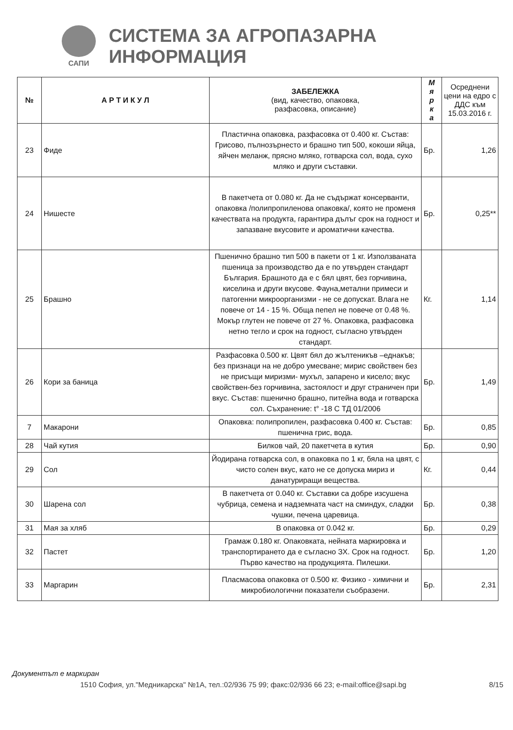САПИ
СИСТЕМА ЗА АГРОПАЗАРНА ИНФОРМАЦИЯ
| № | А Р Т И К У Л | ЗАБЕЛЕЖКА (вид, качество, опаковка, разфасовка, описание) | М я р к а | Осреднени цени на едро с ДДС към 15.03.2016 г. |
| --- | --- | --- | --- | --- |
| 23 | Фиде | Пластична опаковка, разфасовка от 0.400 кг. Състав: Грисово, пълнозърнесто и брашно тип 500, кокоши яйца, яйчен меланж, прясно мляко, готварска сол, вода, сухо мляко и други съставки. | Бр. | 1,26 |
| 24 | Нишесте | В пакетчета от 0.080 кг. Да не съдържат консерванти, опаковка /полипропиленова опаковка/, която не променя качествата на продукта, гарантира дълъг срок на годност и запазване вкусовите и ароматични качества. | Бр. | 0,25** |
| 25 | Брашно | Пшенично брашно тип 500 в пакети от 1 кг. Използваната пшеница за производство да е по утвърден стандарт България. Брашното да е с бял цвят, без горчивина, киселина и други вкусове. Фауна,метални примеси и патогенни микроорганизми - не се допускат. Влага не повече от 14 - 15 %. Обща пепел не повече от 0.48 %. Мокър глутен не повече от 27 %. Опаковка, разфасовка нетно тегло и срок на годност, съгласно утвърден стандарт. | Кг. | 1,14 |
| 26 | Кори за баница | Разфасовка 0.500 кг. Цвят бял до жълтеникъв –еднакъв; без признаци на не добро умесване; мирис свойствен без не присъщи миризми- мухъл, запарено и кисело; вкус свойствен-без горчивина, застоялост и друг страничен при вкус. Състав: пшенично брашно, питейна вода и готварска сол. Съхранение: t° -18 С ТД 01/2006 | Бр. | 1,49 |
| 7 | Макарони | Опаковка: полипропилен, разфасовка 0.400 кг. Състав: пшенична грис, вода. | Бр. | 0,85 |
| 28 | Чай кутия | Билков чай, 20 пакетчета в кутия | Бр. | 0,90 |
| 29 | Сол | Йодирана готварска сол, в опаковка по 1 кг, бяла на цвят, с чисто солен вкус, като не се допуска мириз и данатуриращи вещества. | Кг. | 0,44 |
| 30 | Шарена сол | В пакетчета от 0.040 кг. Съставки са добре изсушена чубрица, семена и надземната част на сминдух, сладки чушки, печена царевица. | Бр. | 0,38 |
| 31 | Мая за хляб | В опаковка от 0.042 кг. | Бр. | 0,29 |
| 32 | Пастет | Грамаж 0.180 кг. Опаковката, нейната маркировка и транспортирането да е съгласно ЗХ. Срок на годност. Първо качество на продукцията. Пилешки. | Бр. | 1,20 |
| 33 | Маргарин | Пласмасова опаковка от 0.500 кг. Физико - химични и микробиологични показатели съобразени. | Бр. | 2,31 |
Документът е маркиран
1510 София, ул."Медникарска" №1А, тел.:02/936 75 99; факс:02/936 66 23; e-mail:office@sapi.bg 8/15